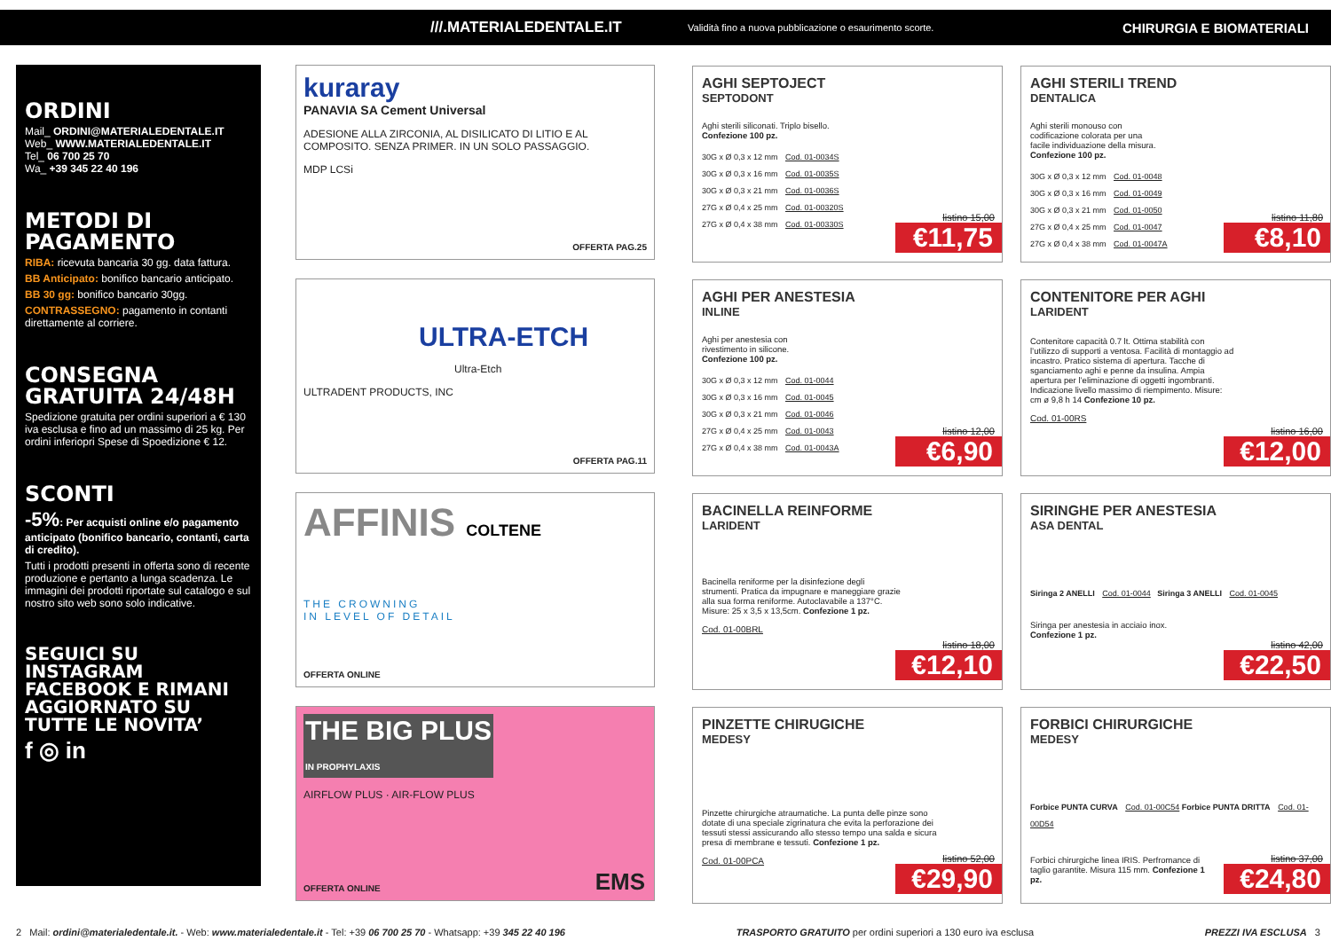///.MATERIALEDENTALE.IT Validità fino a nuova pubblicazione o esaurimento scorte. CHIRURGIA E BIOMATERIALI
ORDINI
Mail_ ORDINI@MATERIALEDENTALE.IT
Web_ WWW.MATERIALEDENTALE.IT
Tel_ 06 700 25 70
Wa_ +39 345 22 40 196
METODI DI PAGAMENTO
RIBA: ricevuta bancaria 30 gg. data fattura.
BB Anticipato: bonifico bancario anticipato.
BB 30 gg: bonifico bancario 30gg.
CONTRASSEGNO: pagamento in contanti direttamente al corriere.
CONSEGNA GRATUITA 24/48H
Spedizione gratuita per ordini superiori a € 130 iva esclusa e fino ad un massimo di 25 kg. Per ordini inferiopri Spese di Spoedizione € 12.
SCONTI
-5%: Per acquisti online e/o pagamento anticipato (bonifico bancario, contanti, carta di credito).
Tutti i prodotti presenti in offerta sono di recente produzione e pertanto a lunga scadenza. Le immagini dei prodotti riportate sul catalogo e sul nostro sito web sono solo indicative.
SEGUICI SU INSTAGRAM FACEBOOK E RIMANI AGGIORNATO SU TUTTE LE NOVITA’
f ◎ in
kuraray
PANAVIA SA Cement Universal
ADESIONE ALLA ZIRCONIA, AL DISILICATO DI LITIO E AL COMPOSITO. SENZA PRIMER. IN UN SOLO PASSAGGIO.
MDP LCSi
OFFERTA PAG.25
ULTRA-ETCH
Ultra-Etch
ULTRADENT PRODUCTS, INC
OFFERTA PAG.11
AFFINIS COLTENE
THE CROWNING
IN LEVEL OF DETAIL
OFFERTA ONLINE
THE BIG PLUS
IN PROPHYLAXIS
AIRFLOW PLUS · AIR-FLOW PLUS
EMS OFFERTA ONLINE
AGHI SEPTOJECT
SEPTODONT
Aghi sterili siliconati. Triplo bisello. Confezione 100 pz.
30G x Ø 0,3 x 12 mm Cod. 01-0034S
30G x Ø 0,3 x 16 mm Cod. 01-0035S
30G x Ø 0,3 x 21 mm Cod. 01-0036S
27G x Ø 0,4 x 25 mm Cod. 01-00320S
27G x Ø 0,4 x 38 mm Cod. 01-00330S
listino 15,00
€11,75
AGHI STERILI TREND
DENTALICA
Aghi sterili monouso con codificazione colorata per una facile individuazione della misura. Confezione 100 pz.
30G x Ø 0,3 x 12 mm Cod. 01-0048
30G x Ø 0,3 x 16 mm Cod. 01-0049
30G x Ø 0,3 x 21 mm Cod. 01-0050
27G x Ø 0,4 x 25 mm Cod. 01-0047
27G x Ø 0,4 x 38 mm Cod. 01-0047A
listino 11,80
€8,10
AGHI PER ANESTESIA
INLINE
Aghi per anestesia con rivestimento in silicone. Confezione 100 pz.
30G x Ø 0,3 x 12 mm Cod. 01-0044
30G x Ø 0,3 x 16 mm Cod. 01-0045
30G x Ø 0,3 x 21 mm Cod. 01-0046
27G x Ø 0,4 x 25 mm Cod. 01-0043
27G x Ø 0,4 x 38 mm Cod. 01-0043A
listino 12,00
€6,90
CONTENITORE PER AGHI
LARIDENT
Contenitore capacità 0.7 lt. Ottima stabilità con l’utilizzo di supporti a ventosa. Facilità di montaggio ad incastro. Pratico sistema di apertura. Tacche di sganciamento aghi e penne da insulina. Ampia apertura per l’eliminazione di oggetti ingombranti. Indicazione livello massimo di riempimento. Misure: cm ø 9,8 h 14 Confezione 10 pz.
Cod. 01-00RS
listino 16,00
€12,00
BACINELLA REINFORME
LARIDENT
Bacinella reniforme per la disinfezione degli strumenti. Pratica da impugnare e maneggiare grazie alla sua forma reniforme. Autoclavabile a 137°C. Misure: 25 x 3,5 x 13,5cm. Confezione 1 pz.
Cod. 01-00BRL
listino 18,00
€12,10
SIRINGHE PER ANESTESIA
ASA DENTAL
Siringa 2 ANELLI Cod. 01-0044 Siringa 3 ANELLI Cod. 01-0045
Siringa per anestesia in acciaio inox. Confezione 1 pz.
listino 42,00
€22,50
PINZETTE CHIRUGICHE
MEDESY
Pinzette chirurgiche atraumatiche. La punta delle pinze sono dotate di una speciale zigrinatura che evita la perforazione dei tessuti stessi assicurando allo stesso tempo una salda e sicura presa di membrane e tessuti. Confezione 1 pz.
Cod. 01-00PCA
listino 52,00
€29,90
FORBICI CHIRURGICHE
MEDESY
Forbice PUNTA CURVA Cod. 01-00C54 Forbice PUNTA DRITTA Cod. 01-00D54
Forbici chirurgiche linea IRIS. Perfromance di taglio garantite. Misura 115 mm. Confezione 1 pz.
listino 37,00
€24,80
2 Mail: ordini@materialedentale.it. - Web: www.materialedentale.it - Tel: +39 06 700 25 70 - Whatsapp: +39 345 22 40 196 TRASPORTO GRATUITO per ordini superiori a 130 euro iva esclusa PREZZI IVA ESCLUSA 3